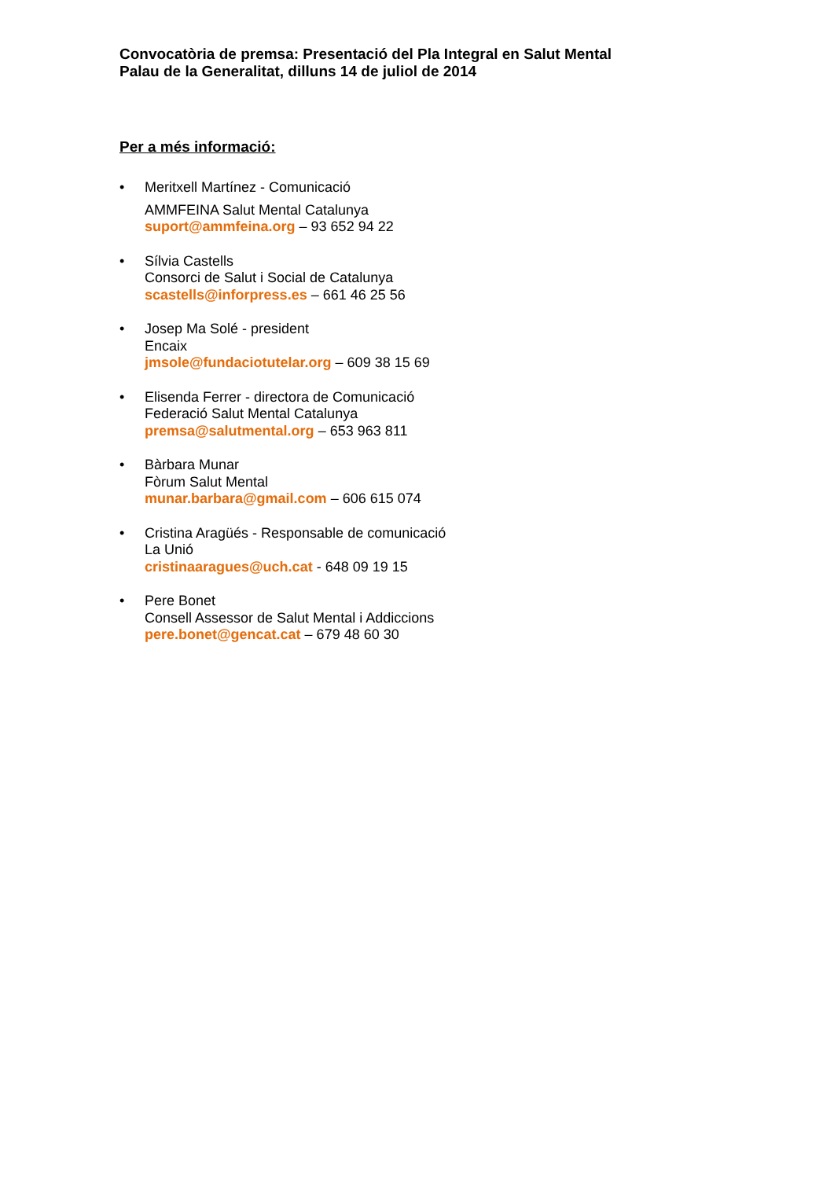Convocatòria de premsa: Presentació del Pla Integral en Salut Mental
Palau de la Generalitat, dilluns 14 de juliol de 2014
Per a més informació:
• Meritxell Martínez - Comunicació
AMMFEINA Salut Mental Catalunya
suport@ammfeina.org – 93 652 94 22
• Sílvia Castells
Consorci de Salut i Social de Catalunya
scastells@inforpress.es – 661 46 25 56
• Josep Ma Solé - president
Encaix
jmsole@fundaciotutelar.org – 609 38 15 69
• Elisenda Ferrer - directora de Comunicació
Federació Salut Mental Catalunya
premsa@salutmental.org – 653 963 811
• Bàrbara Munar
Fòrum Salut Mental
munar.barbara@gmail.com – 606 615 074
• Cristina Aragüés - Responsable de comunicació
La Unió
cristinaaragues@uch.cat - 648 09 19 15
• Pere Bonet
Consell Assessor de Salut Mental i Addiccions
pere.bonet@gencat.cat – 679 48 60 30